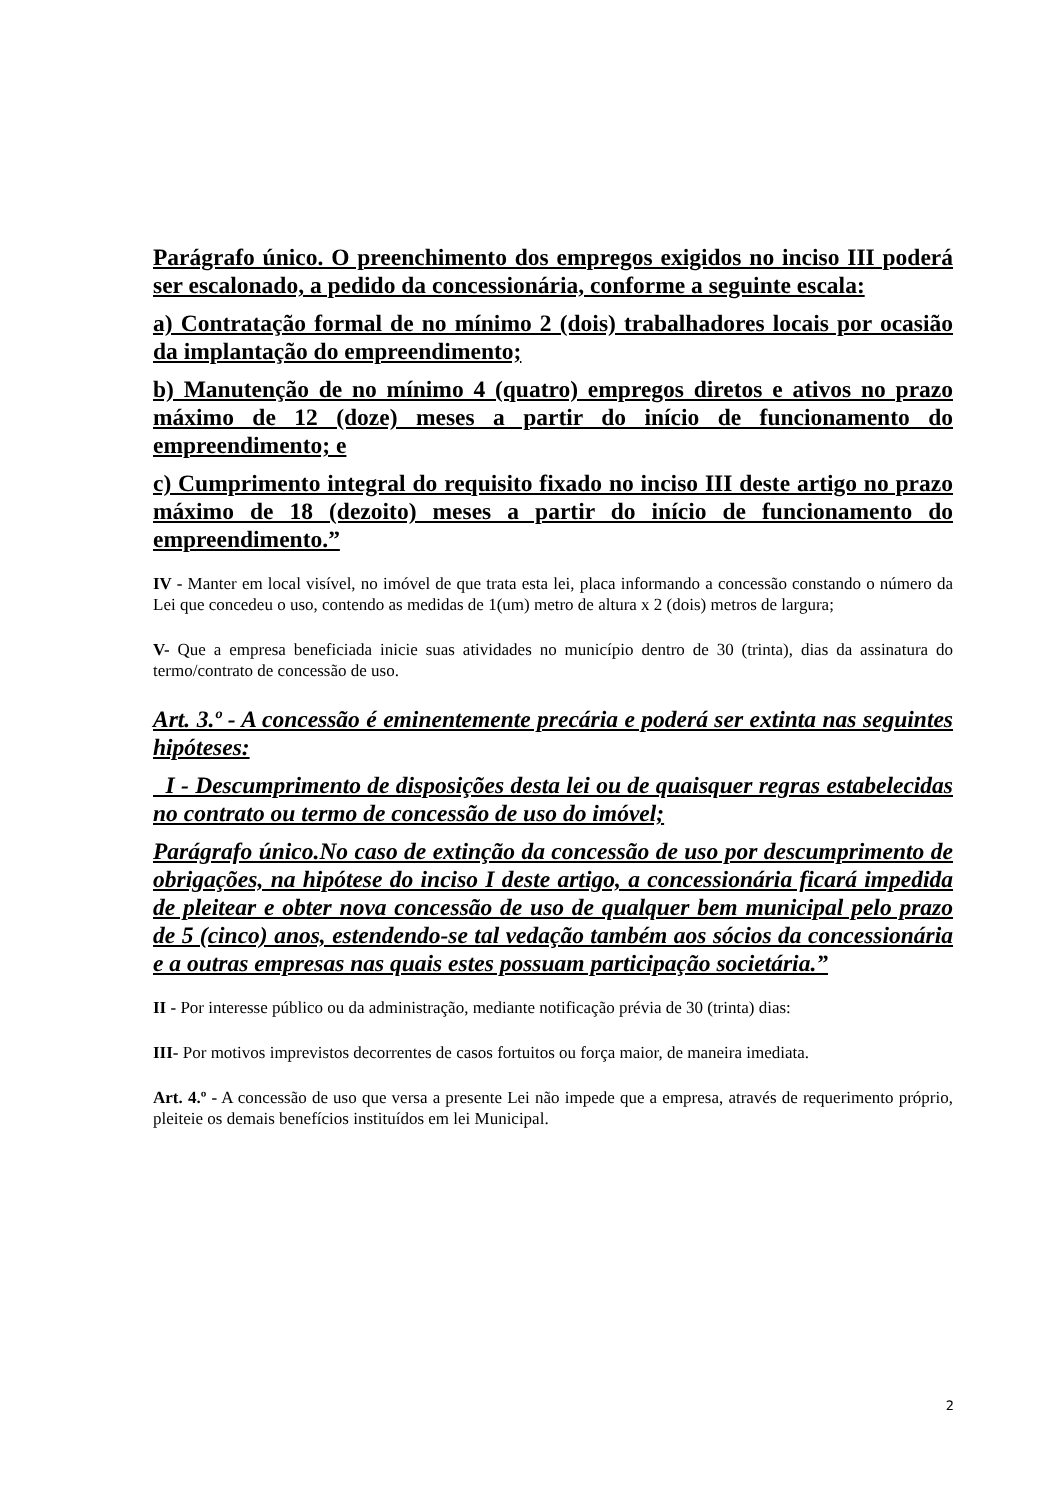Parágrafo único. O preenchimento dos empregos exigidos no inciso III poderá ser escalonado, a pedido da concessionária, conforme a seguinte escala:
a) Contratação formal de no mínimo 2 (dois) trabalhadores locais por ocasião da implantação do empreendimento;
b) Manutenção de no mínimo 4 (quatro) empregos diretos e ativos no prazo máximo de 12 (doze) meses a partir do início de funcionamento do empreendimento; e
c) Cumprimento integral do requisito fixado no inciso III deste artigo no prazo máximo de 18 (dezoito) meses a partir do início de funcionamento do empreendimento.”
IV - Manter em local visível, no imóvel de que trata esta lei, placa informando a concessão constando o número da Lei que concedeu o uso, contendo as medidas de 1(um) metro de altura x 2 (dois) metros de largura;
V- Que a empresa beneficiada inicie suas atividades no município dentro de 30 (trinta), dias da assinatura do termo/contrato de concessão de uso.
Art. 3.º - A concessão é eminentemente precária e poderá ser extinta nas seguintes hipóteses:
I - Descumprimento de disposições desta lei ou de quaisquer regras estabelecidas no contrato ou termo de concessão de uso do imóvel;
Parágrafo único.No caso de extinção da concessão de uso por descumprimento de obrigações, na hipótese do inciso I deste artigo, a concessionária ficará impedida de pleitear e obter nova concessão de uso de qualquer bem municipal pelo prazo de 5 (cinco) anos, estendendo-se tal vedação também aos sócios da concessionária e a outras empresas nas quais estes possuam participação societária.”
II - Por interesse público ou da administração, mediante notificação prévia de 30 (trinta) dias:
III- Por motivos imprevistos decorrentes de casos fortuitos ou força maior, de maneira imediata.
Art. 4.º - A concessão de uso que versa a presente Lei não impede que a empresa, através de requerimento próprio, pleiteie os demais benefícios instituídos em lei Municipal.
2